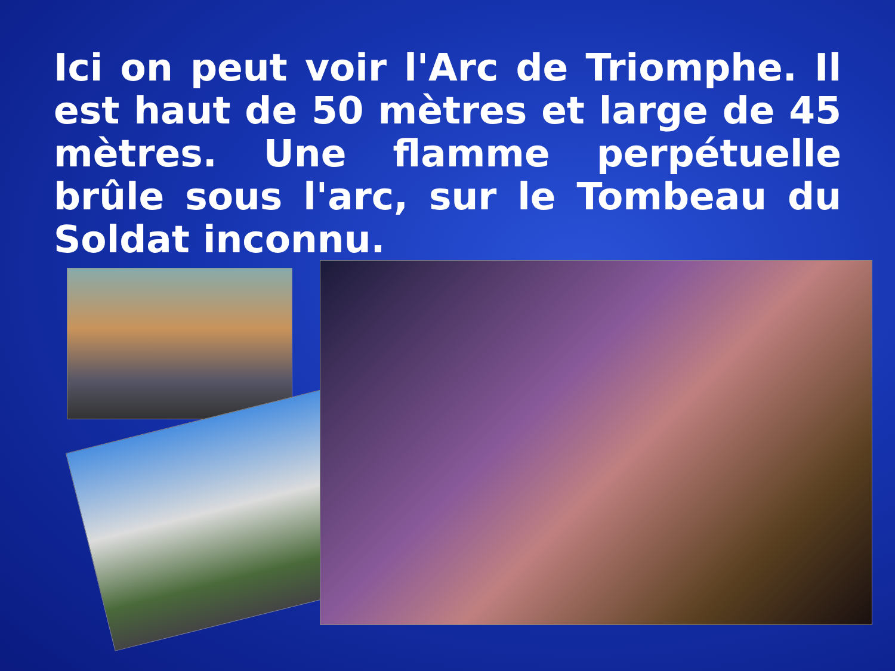Ici on peut voir l'Arc de Triomphe. Il est haut de 50 mètres et large de 45 mètres. Une flamme perpétuelle brûle sous l'arc, sur le Tombeau du Soldat inconnu.